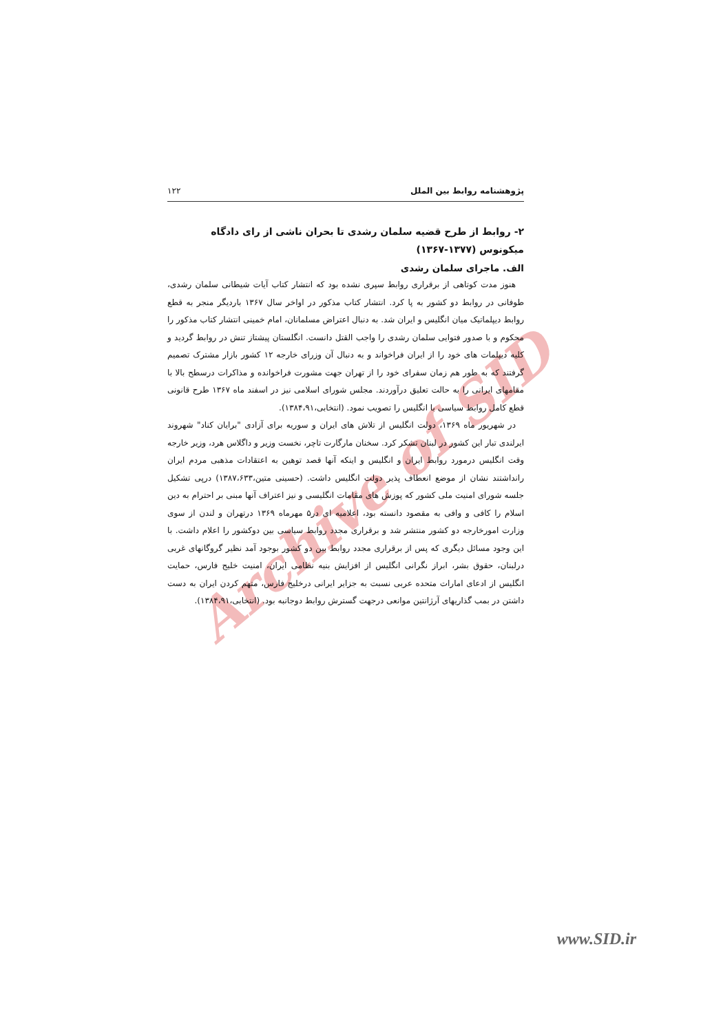Archive of SID
پژوهشنامه روابط بین الملل ۱۲۲
۲- روابط از طرح قضیه سلمان رشدی تا بحران ناشی از رای دادگاه میکونوس (۱۳۷۷-۱۳۶۷)
الف. ماجرای سلمان رشدی
هنوز مدت کوتاهی از برقراری روابط سپری نشده بود که انتشار کتاب آیات شیطانی سلمان رشدی، طوفانی در روابط دو کشور به پا کرد. انتشار کتاب مذکور در اواخر سال ۱۳۶۷ باردیگر منجر به قطع روابط دیپلماتیک میان انگلیس و ایران شد. به دنبال اعتراض مسلمانان، امام خمینی انتشار کتاب مذکور را محکوم و با صدور فتوایی سلمان رشدی را واجب القتل دانست. انگلستان پیشتاز تنش در روابط گردید و کلیه دیپلمات های خود را از ایران فراخواند و به دنبال آن وزرای خارجه ۱۲ کشور بازار مشترک تصمیم گرفتند که به طور هم زمان سفرای خود را از تهران جهت مشورت فراخوانده و مذاکرات درسطح بالا با مقامهای ایرانی را به حالت تعلیق درآوردند. مجلس شورای اسلامی نیز در اسفند ماه ۱۳۶۷ طرح قانونی قطع کامل روابط سیاسی با انگلیس را تصویب نمود. (انتخابی،۱۳۸۴،۹۱).
در شهریور ماه ۱۳۶۹، دولت انگلیس از تلاش های ایران و سوریه برای آزادی "برایان کناد" شهروند ایرلندی تبار این کشور در لبنان تشکر کرد. سخنان مارگارت تاچر، نخست وزیر و داگلاس هرد، وزیر خارجه وقت انگلیس درمورد روابط ایران و انگلیس و اینکه آنها قصد توهین به اعتقادات مذهبی مردم ایران رانداشتند نشان از موضع انعطاف پذیر دولت انگلیس داشت. (حسینی متین،۱۳۸۷،۶۳۳) درپی تشکیل جلسه شورای امنیت ملی کشور که پوزش های مقامات انگلیسی و نیز اعتراف آنها مبنی بر احترام به دین اسلام را کافی و وافی به مقصود دانسته بود، اعلامیه ای در۵ مهرماه ۱۳۶۹ درتهران و لندن از سوی وزارت امورخارجه دو کشور منتشر شد و برقراری مجدد روابط سیاسی بین دوکشور را اعلام داشت. با این وجود مسائل دیگری که پس از برقراری مجدد روابط بین دو کشور بوجود آمد نظیر گروگانهای غربی درلبنان، حقوق بشر، ابراز نگرانی انگلیس از افزایش بنیه نظامی ایران، امنیت خلیج فارس، حمایت انگلیس از ادعای امارات متحده عربی نسبت به جزایر ایرانی درخلیج فارس، متهم کردن ایران به دست داشتن در بمب گذاریهای آرژانتین موانعی درجهت گسترش روابط دوجانبه بود. (انتخابی،۱۳۸۴،۹۱).
www.SID.ir